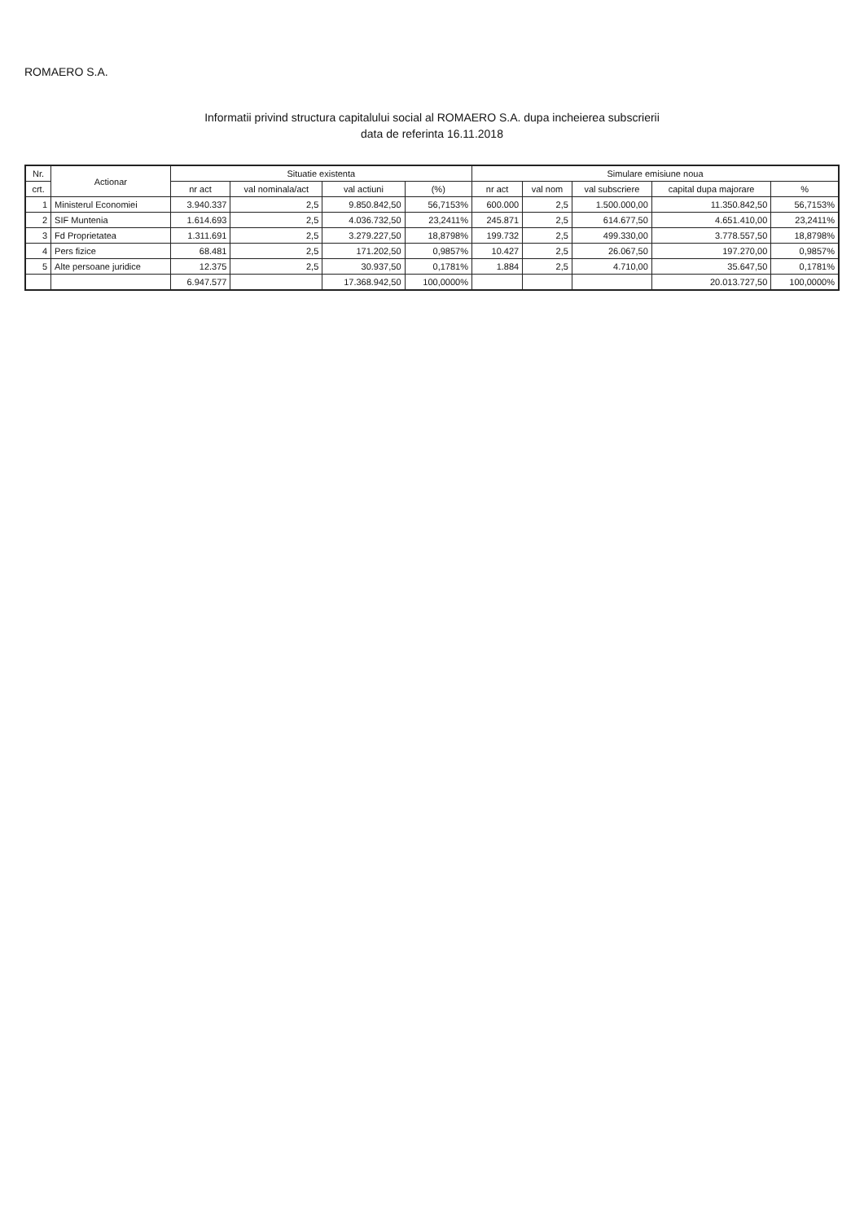ROMAERO S.A.
Informatii privind structura capitalului social al ROMAERO S.A. dupa incheierea subscrierii
data de referinta 16.11.2018
| Nr. | Actionar | Situatie existenta | | | | Simulare emisiune noua | | | | |
| --- | --- | --- | --- | --- | --- | --- | --- | --- | --- | --- |
| crt. | | nr act | val nominala/act | val actiuni | (%) | nr act | val nom | val subscriere | capital dupa majorare | % |
| 1 | Ministerul Economiei | 3.940.337 | 2,5 | 9.850.842,50 | 56,7153% | 600.000 | 2,5 | 1.500.000,00 | 11.350.842,50 | 56,7153% |
| 2 | SIF Muntenia | 1.614.693 | 2,5 | 4.036.732,50 | 23,2411% | 245.871 | 2,5 | 614.677,50 | 4.651.410,00 | 23,2411% |
| 3 | Fd Proprietatea | 1.311.691 | 2,5 | 3.279.227,50 | 18,8798% | 199.732 | 2,5 | 499.330,00 | 3.778.557,50 | 18,8798% |
| 4 | Pers fizice | 68.481 | 2,5 | 171.202,50 | 0,9857% | 10.427 | 2,5 | 26.067,50 | 197.270,00 | 0,9857% |
| 5 | Alte persoane juridice | 12.375 | 2,5 | 30.937,50 | 0,1781% | 1.884 | 2,5 | 4.710,00 | 35.647,50 | 0,1781% |
| | | 6.947.577 | | 17.368.942,50 | 100,0000% | | | | 20.013.727,50 | 100,0000% |